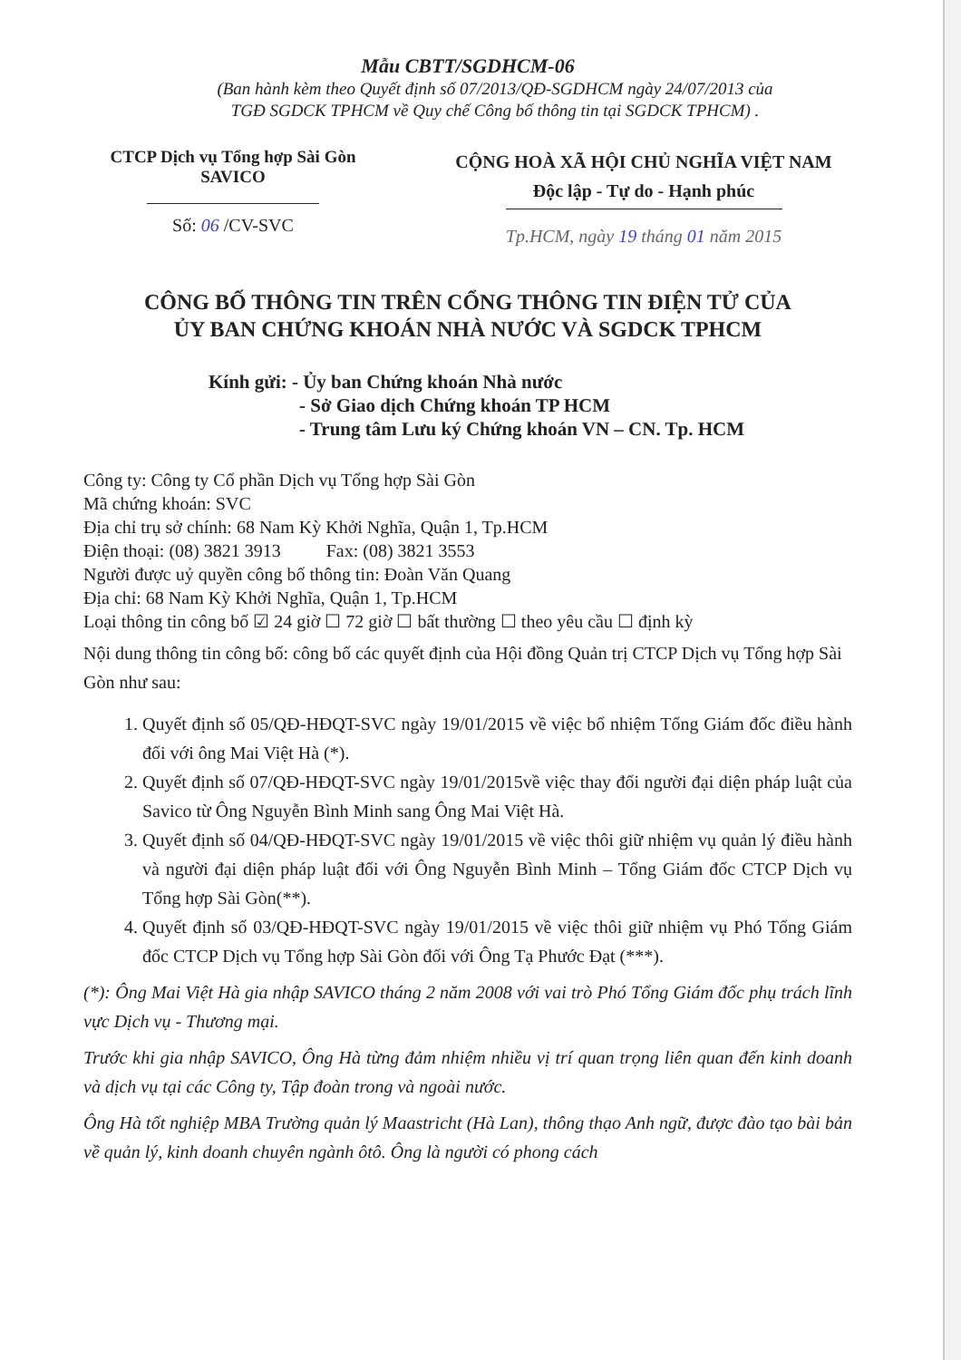Mẫu CBTT/SGDHCM-06
(Ban hành kèm theo Quyết định số 07/2013/QĐ-SGDHCM ngày 24/07/2013 của
TGĐ SGDCK TPHCM về Quy chế Công bố thông tin tại SGDCK TPHCM) .
CTCP Dịch vụ Tổng hợp Sài Gòn
SAVICO
CỘNG HOÀ XÃ HỘI CHỦ NGHĨA VIỆT NAM
Độc lập - Tự do - Hạnh phúc
Số: 06 /CV-SVC
Tp.HCM, ngày 19 tháng 01 năm 2015
CÔNG BỐ THÔNG TIN TRÊN CỔNG THÔNG TIN ĐIỆN TỬ CỦA
ỦY BAN CHỨNG KHOÁN NHÀ NƯỚC VÀ SGDCK TPHCM
Kính gửi: - Ủy ban Chứng khoán Nhà nước
- Sở Giao dịch Chứng khoán TP HCM
- Trung tâm Lưu ký Chứng khoán VN – CN. Tp. HCM
Công ty: Công ty Cổ phần Dịch vụ Tổng hợp Sài Gòn
Mã chứng khoán: SVC
Địa chỉ trụ sở chính: 68 Nam Kỳ Khởi Nghĩa, Quận 1, Tp.HCM
Điện thoại: (08) 3821 3913 Fax: (08) 3821 3553
Người được uỷ quyền công bố thông tin: Đoàn Văn Quang
Địa chỉ: 68 Nam Kỳ Khởi Nghĩa, Quận 1, Tp.HCM
Loại thông tin công bố ☑ 24 giờ ☐ 72 giờ ☐ bất thường ☐ theo yêu cầu ☐ định kỳ
Nội dung thông tin công bố: công bố các quyết định của Hội đồng Quản trị CTCP Dịch vụ Tổng hợp Sài Gòn như sau:
1. Quyết định số 05/QĐ-HĐQT-SVC ngày 19/01/2015 về việc bổ nhiệm Tổng Giám đốc điều hành đối với ông Mai Việt Hà (*).
2. Quyết định số 07/QĐ-HĐQT-SVC ngày 19/01/2015về việc thay đổi người đại diện pháp luật của Savico từ Ông Nguyễn Bình Minh sang Ông Mai Việt Hà.
3. Quyết định số 04/QĐ-HĐQT-SVC ngày 19/01/2015 về việc thôi giữ nhiệm vụ quản lý điều hành và người đại diện pháp luật đối với Ông Nguyễn Bình Minh – Tổng Giám đốc CTCP Dịch vụ Tổng hợp Sài Gòn(**).
4. Quyết định số 03/QĐ-HĐQT-SVC ngày 19/01/2015 về việc thôi giữ nhiệm vụ Phó Tổng Giám đốc CTCP Dịch vụ Tổng hợp Sài Gòn đối với Ông Tạ Phước Đạt (***).
(*): Ông Mai Việt Hà gia nhập SAVICO tháng 2 năm 2008 với vai trò Phó Tổng Giám đốc phụ trách lĩnh vực Dịch vụ - Thương mại.
Trước khi gia nhập SAVICO, Ông Hà từng đảm nhiệm nhiều vị trí quan trọng liên quan đến kinh doanh và dịch vụ tại các Công ty, Tập đoàn trong và ngoài nước.
Ông Hà tốt nghiệp MBA Trường quản lý Maastricht (Hà Lan), thông thạo Anh ngữ, được đào tạo bài bản về quản lý, kinh doanh chuyên ngành ôtô. Ông là người có phong cách